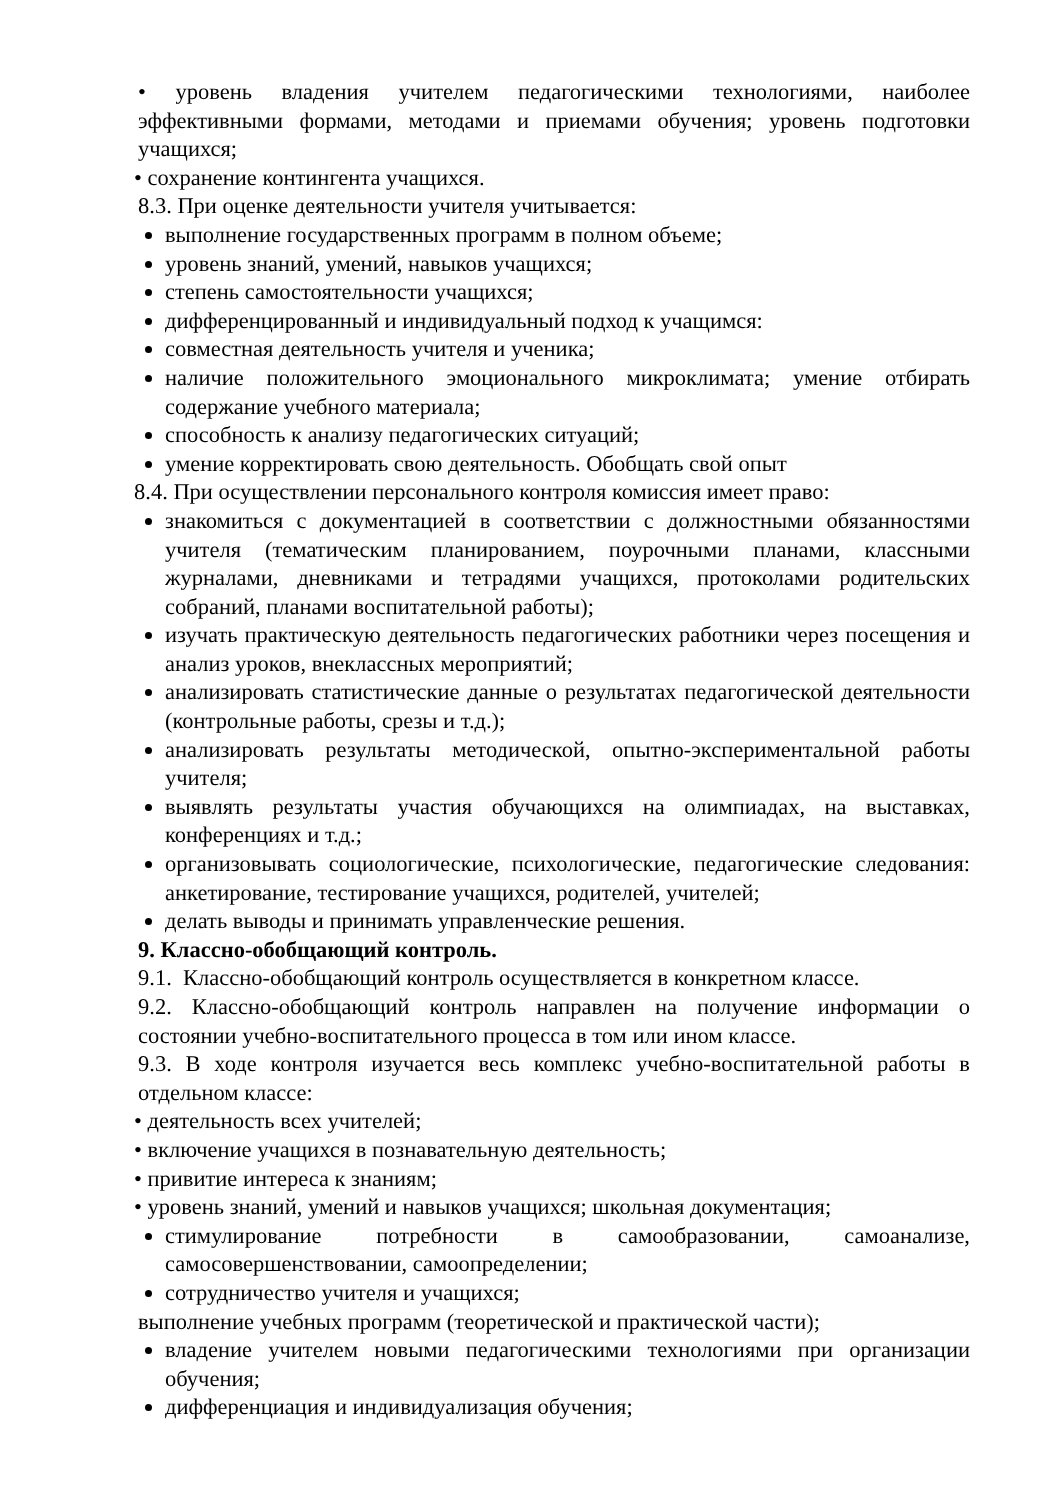• уровень владения учителем педагогическими технологиями, наиболее эффективными формами, методами и приемами обучения; уровень подготовки учащихся;
• сохранение контингента учащихся.
8.3. При оценке деятельности учителя учитывается:
выполнение государственных программ в полном объеме;
уровень знаний, умений, навыков учащихся;
степень самостоятельности учащихся;
дифференцированный и индивидуальный подход к учащимся:
совместная деятельность учителя и ученика;
наличие положительного эмоционального микроклимата; умение отбирать содержание учебного материала;
способность к анализу педагогических ситуаций;
умение корректировать свою деятельность. Обобщать свой опыт
8.4. При осуществлении персонального контроля комиссия имеет право:
знакомиться с документацией в соответствии с должностными обязанностями учителя (тематическим планированием, поурочными планами, классными журналами, дневниками и тетрадями учащихся, протоколами родительских собраний, планами воспитательной работы);
изучать практическую деятельность педагогических работники через посещения и анализ уроков, внеклассных мероприятий;
анализировать статистические данные о результатах педагогической деятельности (контрольные работы, срезы и т.д.);
анализировать результаты методической, опытно-экспериментальной работы учителя;
выявлять результаты участия обучающихся на олимпиадах, на выставках, конференциях и т.д.;
организовывать социологические, психологические, педагогические следования: анкетирование, тестирование учащихся, родителей, учителей;
делать выводы и принимать управленческие решения.
9. Классно-обобщающий контроль.
9.1. Классно-обобщающий контроль осуществляется в конкретном классе.
9.2. Классно-обобщающий контроль направлен на получение информации о состоянии учебно-воспитательного процесса в том или ином классе.
9.3. В ходе контроля изучается весь комплекс учебно-воспитательной работы в отдельном классе:
• деятельность всех учителей;
• включение учащихся в познавательную деятельность;
• привитие интереса к знаниям;
• уровень знаний, умений и навыков учащихся; школьная документация;
стимулирование потребности в самообразовании, самоанализе, самосовершенствовании, самоопределении;
сотрудничество учителя и учащихся;
выполнение учебных программ (теоретической и практической части);
владение учителем новыми педагогическими технологиями при организации обучения;
дифференциация и индивидуализация обучения;